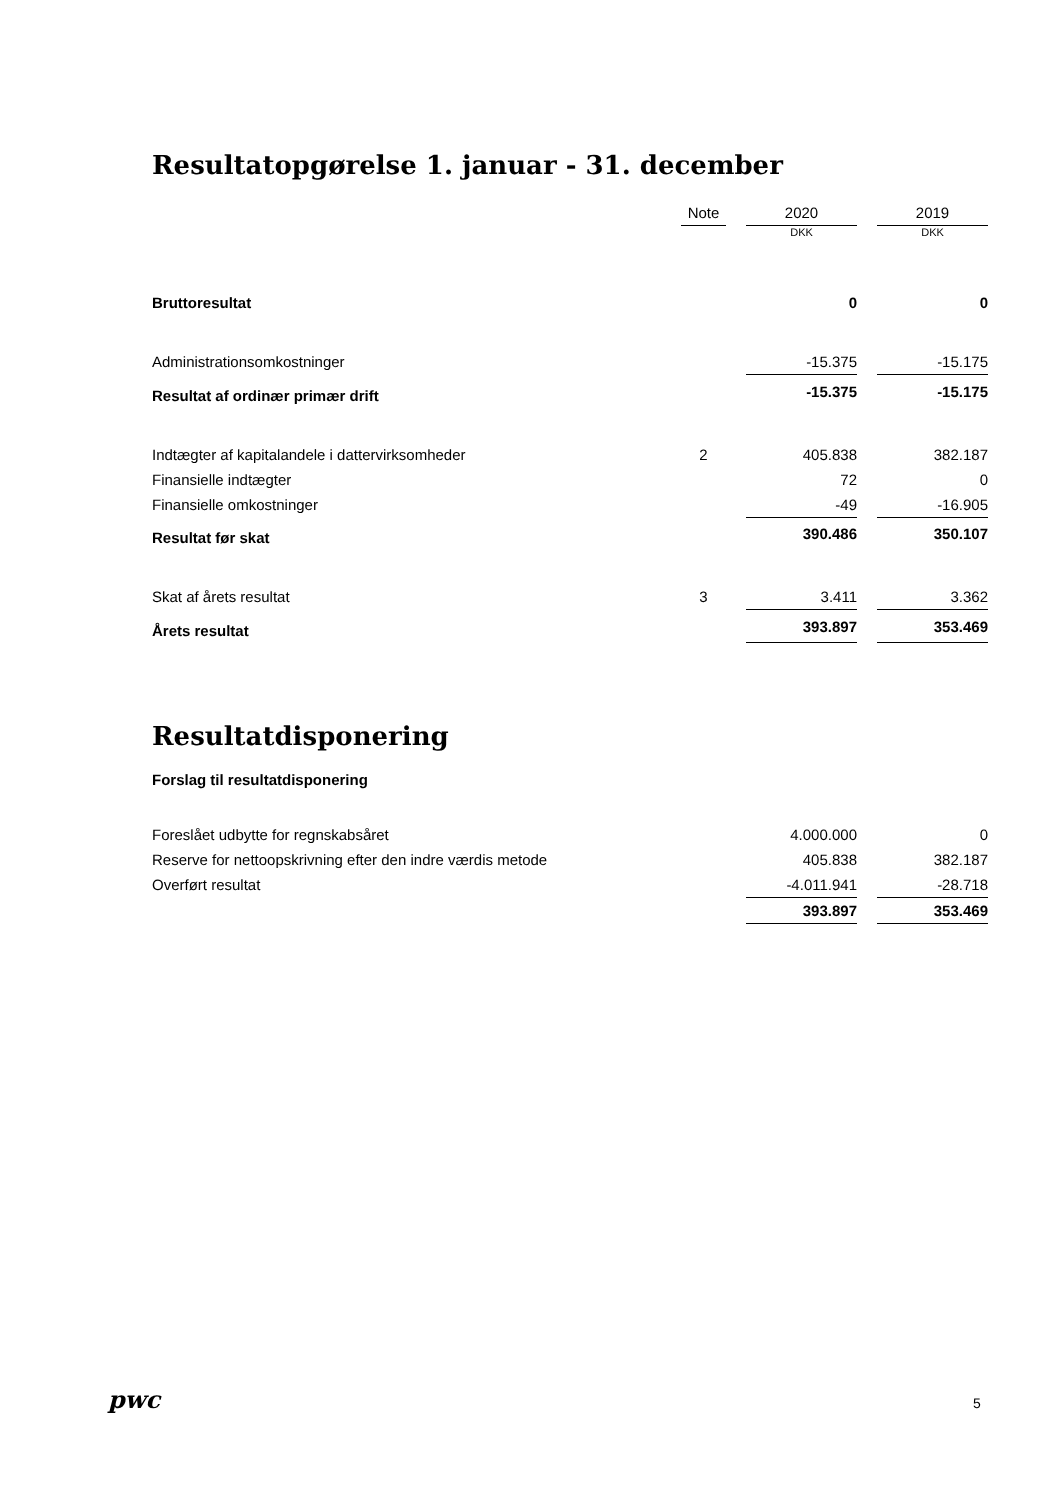Resultatopgørelse 1. januar - 31. december
| | Note | | 2020 | | 2019 |
| --- | --- | --- | --- | --- | --- |
| | | | DKK | | DKK |
| Bruttoresultat | | | 0 | | 0 |
| Administrationsomkostninger | | | -15.375 | | -15.175 |
| Resultat af ordinær primær drift | | | -15.375 | | -15.175 |
| Indtægter af kapitalandele i dattervirksomheder | 2 | | 405.838 | | 382.187 |
| Finansielle indtægter | | | 72 | | 0 |
| Finansielle omkostninger | | | -49 | | -16.905 |
| Resultat før skat | | | 390.486 | | 350.107 |
| Skat af årets resultat | 3 | | 3.411 | | 3.362 |
| Årets resultat | | | 393.897 | | 353.469 |
Resultatdisponering
Forslag til resultatdisponering
| Foreslået udbytte for regnskabsåret | | | 4.000.000 | | 0 |
| Reserve for nettoopskrivning efter den indre værdis metode | | | 405.838 | | 382.187 |
| Overført resultat | | | -4.011.941 | | -28.718 |
| | | | 393.897 | | 353.469 |
pwc 5